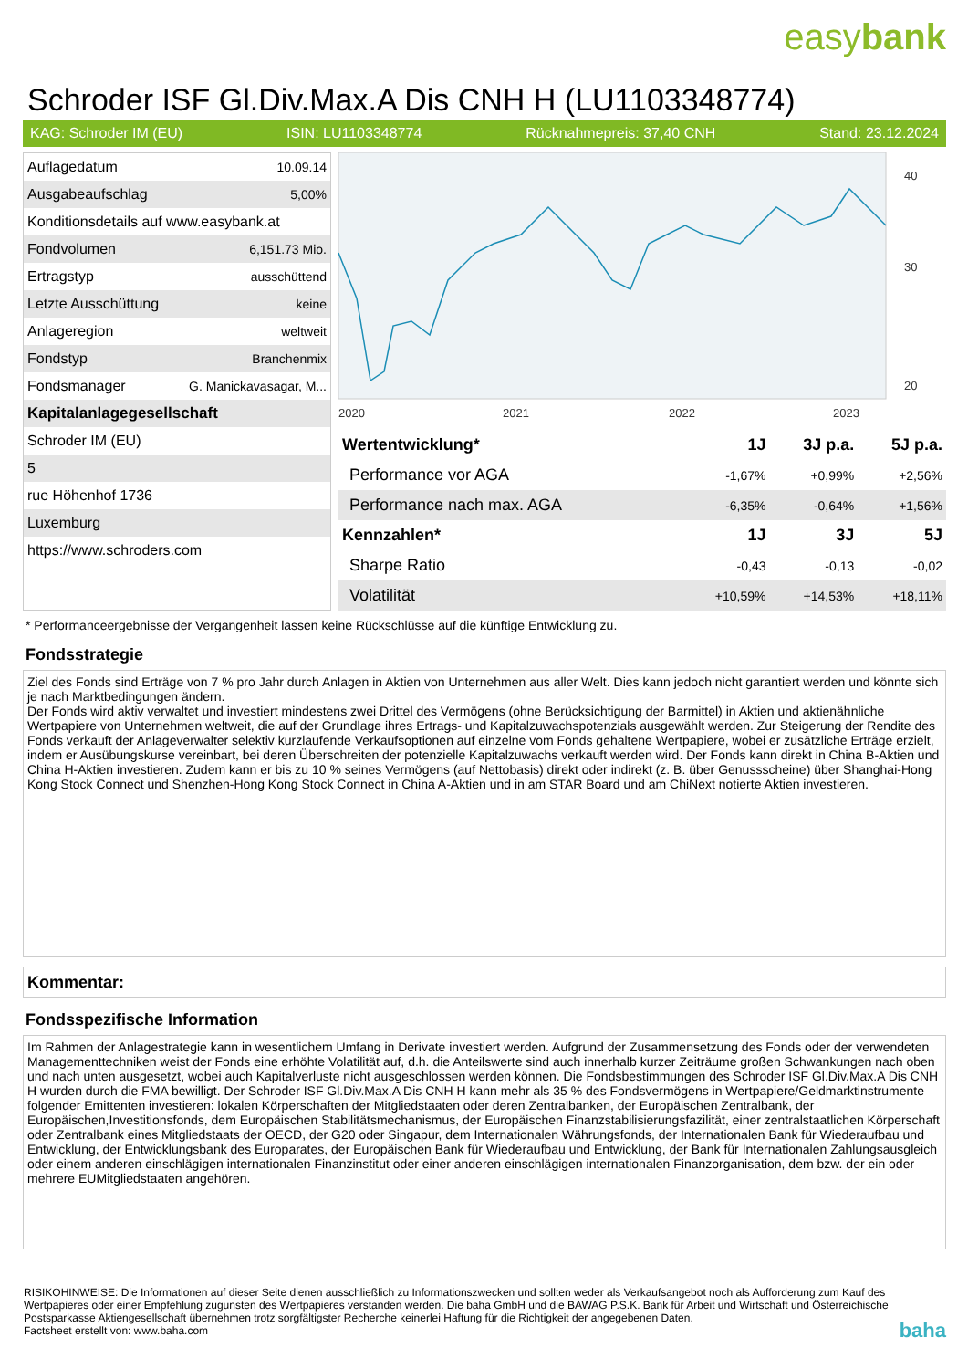easybank
Schroder ISF Gl.Div.Max.A Dis CNH H (LU1103348774)
KAG: Schroder IM (EU) ISIN: LU1103348774 Rücknahmepreis: 37,40 CNH Stand: 23.12.2024
| Auflagedatum | 10.09.14 |
| Ausgabeaufschlag | 5,00% |
| Konditionsdetails auf www.easybank.at | |
| Fondvolumen | 6,151.73 Mio. |
| Ertragstyp | ausschüttend |
| Letzte Ausschüttung | keine |
| Anlageregion | weltweit |
| Fondstyp | Branchenmix |
| Fondsmanager | G. Manickavasagar, M... |
| Kapitalanlagegesellschaft | |
| Schroder IM (EU) | |
| 5 | |
| rue Höhenhof 1736 | |
| Luxemburg | |
| https://www.schroders.com | |
2020
2021
2022
2023
40
30
20
| Wertentwicklung* | 1J | 3J p.a. | 5J p.a. |
| --- | --- | --- | --- |
| Performance vor AGA | -1,67% | +0,99% | +2,56% |
| Performance nach max. AGA | -6,35% | -0,64% | +1,56% |
| Kennzahlen* | 1J | 3J | 5J |
| Sharpe Ratio | -0,43 | -0,13 | -0,02 |
| Volatilität | +10,59% | +14,53% | +18,11% |
* Performanceergebnisse der Vergangenheit lassen keine Rückschlüsse auf die künftige Entwicklung zu.
Fondsstrategie
Ziel des Fonds sind Erträge von 7 % pro Jahr durch Anlagen in Aktien von Unternehmen aus aller Welt. Dies kann jedoch nicht garantiert werden und könnte sich je nach Marktbedingungen ändern.
Der Fonds wird aktiv verwaltet und investiert mindestens zwei Drittel des Vermögens (ohne Berücksichtigung der Barmittel) in Aktien und aktienähnliche Wertpapiere von Unternehmen weltweit, die auf der Grundlage ihres Ertrags- und Kapitalzuwachspotenzials ausgewählt werden. Zur Steigerung der Rendite des Fonds verkauft der Anlageverwalter selektiv kurzlaufende Verkaufsoptionen auf einzelne vom Fonds gehaltene Wertpapiere, wobei er zusätzliche Erträge erzielt, indem er Ausübungskurse vereinbart, bei deren Überschreiten der potenzielle Kapitalzuwachs verkauft werden wird. Der Fonds kann direkt in China B-Aktien und China H-Aktien investieren. Zudem kann er bis zu 10 % seines Vermögens (auf Nettobasis) direkt oder indirekt (z. B. über Genussscheine) über Shanghai-Hong Kong Stock Connect und Shenzhen-Hong Kong Stock Connect in China A-Aktien und in am STAR Board und am ChiNext notierte Aktien investieren.
Kommentar:
Fondsspezifische Information
Im Rahmen der Anlagestrategie kann in wesentlichem Umfang in Derivate investiert werden. Aufgrund der Zusammensetzung des Fonds oder der verwendeten Managementtechniken weist der Fonds eine erhöhte Volatilität auf, d.h. die Anteilswerte sind auch innerhalb kurzer Zeiträume großen Schwankungen nach oben und nach unten ausgesetzt, wobei auch Kapitalverluste nicht ausgeschlossen werden können. Die Fondsbestimmungen des Schroder ISF Gl.Div.Max.A Dis CNH H wurden durch die FMA bewilligt. Der Schroder ISF Gl.Div.Max.A Dis CNH H kann mehr als 35 % des Fondsvermögens in Wertpapiere/Geldmarktinstrumente folgender Emittenten investieren: lokalen Körperschaften der Mitgliedstaaten oder deren Zentralbanken, der Europäischen Zentralbank, der Europäischen,Investitionsfonds, dem Europäischen Stabilitätsmechanismus, der Europäischen Finanzstabilisierungsfazilität, einer zentralstaatlichen Körperschaft oder Zentralbank eines Mitgliedstaats der OECD, der G20 oder Singapur, dem Internationalen Währungsfonds, der Internationalen Bank für Wiederaufbau und Entwicklung, der Entwicklungsbank des Europarates, der Europäischen Bank für Wiederaufbau und Entwicklung, der Bank für Internationalen Zahlungsausgleich oder einem anderen einschlägigen internationalen Finanzinstitut oder einer anderen einschlägigen internationalen Finanzorganisation, dem bzw. der ein oder mehrere EUMitgliedstaaten angehören.
RISIKOHINWEISE: Die Informationen auf dieser Seite dienen ausschließlich zu Informationszwecken und sollten weder als Verkaufsangebot noch als Aufforderung zum Kauf des Wertpapieres oder einer Empfehlung zugunsten des Wertpapieres verstanden werden. Die baha GmbH und die BAWAG P.S.K. Bank für Arbeit und Wirtschaft und Österreichische Postsparkasse Aktiengesellschaft übernehmen trotz sorgfältigster Recherche keinerlei Haftung für die Richtigkeit der angegebenen Daten.
Factsheet erstellt von: www.baha.com baha